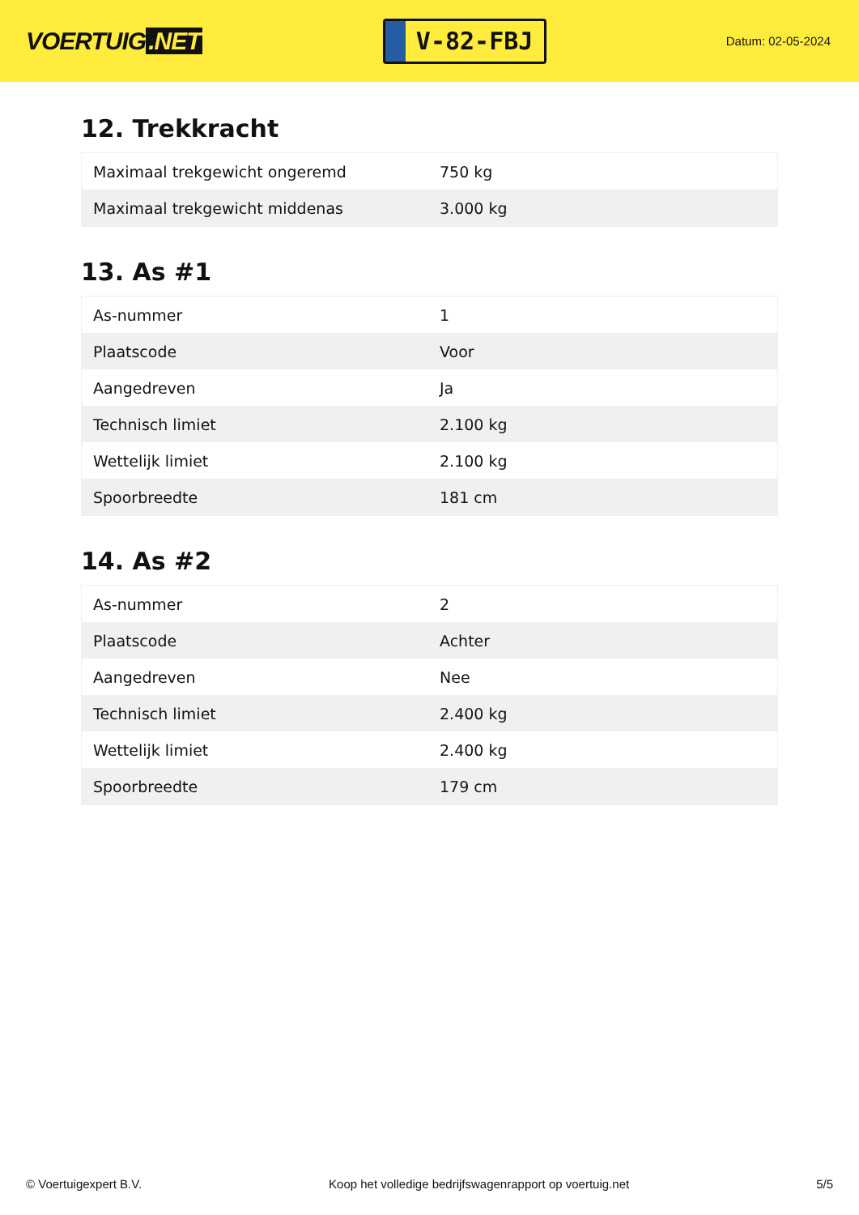VOERTUIG.NET
V-82-FBJ
Datum: 02-05-2024
12. Trekkracht
| Maximaal trekgewicht ongeremd | 750 kg |
| Maximaal trekgewicht middenas | 3.000 kg |
13. As #1
| As-nummer | 1 |
| Plaatscode | Voor |
| Aangedreven | Ja |
| Technisch limiet | 2.100 kg |
| Wettelijk limiet | 2.100 kg |
| Spoorbreedte | 181 cm |
14. As #2
| As-nummer | 2 |
| Plaatscode | Achter |
| Aangedreven | Nee |
| Technisch limiet | 2.400 kg |
| Wettelijk limiet | 2.400 kg |
| Spoorbreedte | 179 cm |
© Voertuigexpert B.V. Koop het volledige bedrijfswagenrapport op voertuig.net 5/5